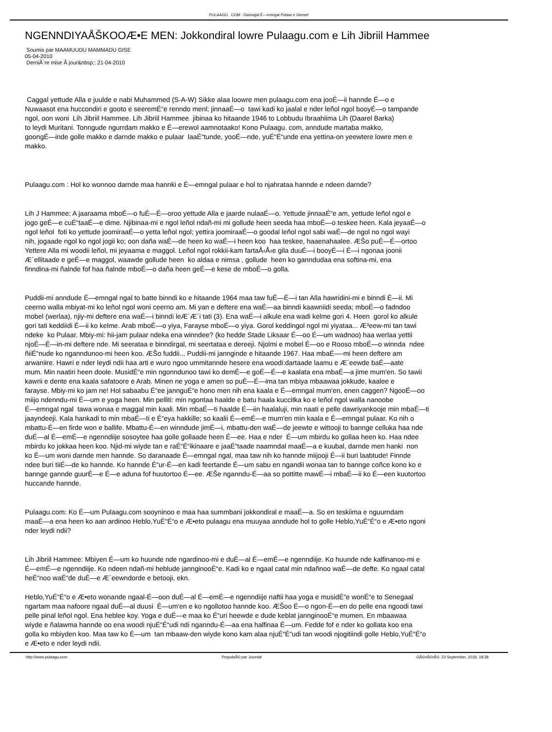PULAAGU . COM - Damugal É—emngal Pulaar e Geese!
NGENNDIYAÅŠKOOÆ•E MEN: Jokkondiral lowre Pulaagu.com e Lih Jibriil Hammee
Soumis par MAAMUUDU MAMMADU GISE
05-04-2010
DerniÃ¨re mise Ã jour&nbsp;: 21-04-2010
Caggal yettude Alla e juulde e nabi Muhammed (S-A-W) Sikke alaa loowre men pulaagu.com ena jooÉ—ii hannde É—o e
Nuwaasot ena huccondiri e gooto e seeremÉ“e renndo menl; jinnaaÉ—o tawi kadi ko jaalal e nder leñol ngol booyÉ—o tampande
ngol, oon woni Lih Jibriil Hammee. Lih Jibriil Hammee jibinaa ko hitaande 1946 to Lobbudu Ibraahiima Lih (Daarel Barka)
to leydi Muritani. Tonngude ngurrdam makko e É—erewol aamnotaako! Kono Pulaagu. com, anndude martaba makko,
goongÉ—inde golle makko e darnde makko e pulaar laaÉ“tunde, yooÉ—nde, yuÉ“É“unde ena yettina-on yeewtere lowre men e
makko.
Pulaagu.com : Hol ko wonnoo darnde maa hannki e É—emngal pulaar e hol to njahrataa hannde e ndeen darnde?
Lih J Hammee: A jaaraama mboÉ—o fuÉ—É—oroo yettude Alla e jaarde nulaaÉ—o. Yettude jinnaaÉ“e am, yettude leñol ngol e
jogo geÉ—e cuÉ“taaÉ—e dime. Njibinaa-mi e ngol leñol ndañ-mi mi gollude heen seeda haa mboÉ—o teskee heen. Kala jeyaaÉ—o
ngol leñol foti ko yettude joomiraaÉ—o yetta leñol ngol; yettira joomiraaÉ—o goodal leñol ngol sabi waÉ—de ngol no ngol wayi
nih, jogaade ngol ko ngol jogii ko; oon daña waÉ—de heen ko waÉ—i heen koo haa teskee, haaenahaalee. ÆŠo puÉ—É—ortoo
Yettere Alla mi woodii leñol, mi jeyaama e maggol. Leñol ngol rokkii-kam fartaÅ‹Å‹e gila duuÉ—i booyÉ—i É—i ngonaa joonii
Æ´ellitaade e geÉ—e maggol, waawde gollude heen ko aldaa e nimsa , gollude heen ko ganndudaa ena softina-mi, ena
finndina-mi ñalnde fof haa ñalnde mboÉ—o daña heen geÉ—e kese de mboÉ—o golla.
Puddii-mi anndude É—emngal ngal to batte binndi ko e hitaande 1964 maa taw fuÉ—É—i tan Alla hawridini-mi e binndi É—ii. Mi
ceerno walla mbiyat-mi ko leñol ngol woni ceerno am. Mi yan e deftere ena waÉ—aa binndi kaawniidi seeda; mboÉ—o fadndoo
mobel (werlaa), njiy-mi deftere ena waÉ—i binndi leÆ´Æ´i tati (3). Ena waÉ—i alkule ena wadi kelme gori 4. Heen gorol ko alkule
gori tati keddiidi É—ii ko kelme. Arab mboÉ—o yiya, Farayse mboÉ—o yiya. Gorol keddingol ngol mi yiyataa... Æ³eew-mi tan tawi
ndeke ko Pulaar. Mbiy-mi: hii-jam pulaar ndeka ena winndee? (ko hedde Stade Liksaar É—oo É—um wadnoo) haa werlaa yettii
njoÉ—É—in-mi deftere nde. Mi seerataa e binndirgal, mi seertataa e dereeji. Njolmi e mobel É—oo e Rooso mboÉ—o winnda ndee
ñiiÉ“nude ko nganndunoo-mi heen koo. ÆŠo fuddii... Puddii-mi jannginde e hitaande 1967. Haa mbaÉ—-mi heen deftere am
arwaniire. Hawri e nder leydi ndii haa arti e wuro ngoo ummitannde hesere ena woodi:dartaade laamu e Æ´eewde baÉ—aate
mum. Min naatiri heen doole. MusidÉ“e min ngonndunoo tawi ko demÉ—e goÉ—É—e kaalata ena mbaÉ—a jime mum'en. So tawii
kawrii e dente ena kaala safatoore e Arab. Minen ne yoga e amen so puÉ—É—ima tan mbiya mbaawaa jokkude, kaalee e
farayse. Mbiy-mi ko jam ne! Hol sabaabu É“ee jannguÉ“e hono men nih ena kaala e É—emngal mum'en, enen caggen? NgooÉ—oo
miijo ndenndu-mi É—um e yoga heen. Min pelliti: min ngontaa haalde e batu haala kuccitka ko e leñol ngol walla nanoobe
É—emngal ngal tawa wonaa e maggal min kaali. Min mbaÉ—ti haalde É—iin haalaluji, min naati e pelle dawriyankooje min mbaÉ—ti
jaayndeeji. Kala hankadi to min mbaÉ—ti e É“eya hakkille; so kaalii É—emÉ—e mum'en min kaala e É—emngal pulaar. Ko nih o
mbattu-É—en firde won e ballife. Mbattu-É—en winndude jimÉ—i, mbattu-den waÉ—de jeewte e wittooji to bannge celluka haa nde
duÉ—al É—emÉ—e ngenndiije sosoytee haa golle gollaade heen É—ee. Haa e nder É—um mbirdu ko gollaa heen ko. Haa ndee
mbirdu ko jokkaa heen koo. Njid-mi wiyde tan e raÉ“É“ikinaare e jaaÉ“taade naamndal maaÉ—a e kuubal, darnde men hanki non
ko É—um woni darnde men hannde. So daranaade É—emngal ngal, maa taw nih ko hannde miijooji É—ii buri laabtude! Finnde
ndee buri tiiÉ—de ko hannde. Ko hannde É“ur-É—en kadi feertande É—um sabu en ngandii wonaa tan to bannge coñce kono ko e
bannge gannde guurÉ—e É—e aduna fof huutortoo É—ee. ÆŠe nganndu-É—aa so pottitte mawÉ—i mbaÉ—ii ko É—een kuutortoo
huccande hannde.
Pulaagu.com: Ko É—um Pulaagu.com sooyninoo e maa haa summbani jokkondiral e maaÉ—a. So en teskiima e nguurndam
maaÉ—a ena heen ko aan ardinoo Heblo,YuÉ“É“o e Æ•eto pulaagu ena muuyaa anndude hol to golle Heblo,YuÉ“É“o e Æ•eto ngoni
nder leydi ndii?
Lih Jibriil Hammee: Mbiyen É—um ko huunde nde ngardinoo-mi e duÉ—al É—emÉ—e ngenndiije. Ko huunde nde kalfinanoo-mi e
É—emÉ—e ngenndiije. Ko ndeen ndañ-mi heblude jannginooÉ“e. Kadi ko e ngaal catal min ndañnoo waÉ—de defte. Ko ngaal catal
heÉ“noo waÉ“de duÉ—e Æ´eewndorde e betooji, ekn.
Heblo,YuÉ“É“o e Æ•eto wonande ngaal-É—oon duÉ—al É—emÉ—e ngenndiije naftii haa yoga e musidÉ“e wonÉ“e to Senegaal
ngartam maa nafoore ngaal duÉ—al duusi É—um'en e ko ngollotoo hannde koo. ÆŠoo É—o ngon-É—en do pelle ena ngoodi tawi
pelle pinal leñol ngol. Ena heblee koy. Yoga e duÉ—e maa ko É“uri heewde e dude keblat jannginooÉ“e mumen. En mbaawaa
wiyde e ñalawma hannde oo ena woodi njuÉ“É“udi ndi nganndu-É—aa ena halfinaa É—um. Fedde fof e nder ko gollata koo ena
golla ko mbiyden koo. Maa taw ko É—um tan mbaaw-den wiyde kono kam alaa njuÉ“É“udi tan woodi njogitiindi golle Heblo,YuÉ“É“o
e Æ•eto e nder leydi ndii.
http://www.pulaagu.com PropulsÃ© par Joomla! GÃ©nÃ©rÃ©: 23 September, 2018, 18:38